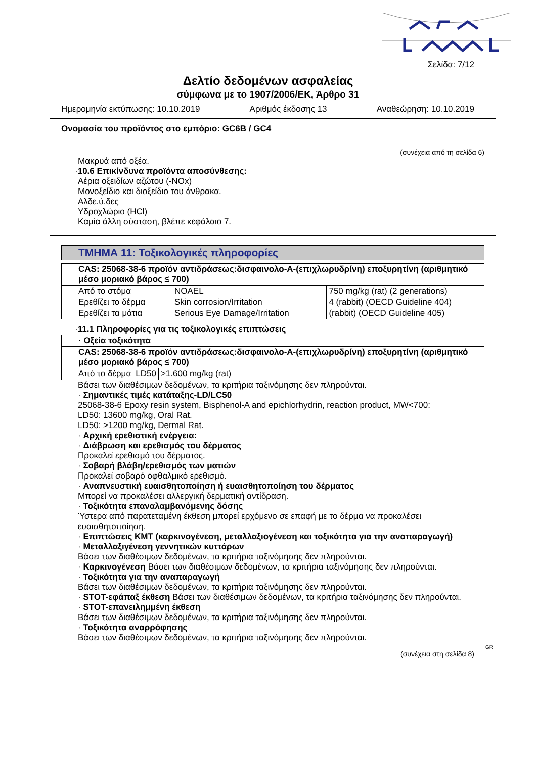Σελίδα: 7/12
Δελτίο δεδομένων ασφαλείας
σύμφωνα με το 1907/2006/ΕΚ, Άρθρο 31
Ημερομηνία εκτύπωσης: 10.10.2019 Αριθμός έκδοσης 13 Αναθεώρηση: 10.10.2019
Ονομασία του προϊόντος στο εμπόριο: GC6B / GC4
(συνέχεια από τη σελίδα 6)
Μακρυά από οξέα.
·10.6 Επικίνδυνα προϊόντα αποσύνθεσης:
Αέρια οξειδίων αζώτου (-NOx)
Μονοξείδιο και διοξείδιο του άνθρακα.
Αλδε.ύ.δες
Υδροχλώριο (HCl)
Καμία άλλη σύσταση, βλέπε κεφάλαιο 7.
ΤΜΗΜΑ 11: Τοξικολογικές πληροφορίες
| CAS: 25068-38-6 προϊόν αντιδράσεως:δισφαινολο-Α-(επιχλωρυδρίνη) εποξυρητίνη (αριθμητικό μέσο μοριακό βάρος ≤ 700) | | |
| Από το στόμα | NOAEL | 750 mg/kg (rat) (2 generations) |
| Ερεθίζει το δέρμα | Skin corrosion/Irritation | 4 (rabbit) (OECD Guideline 404) |
| Ερεθίζει τα μάτια | Serious Eye Damage/Irritation | (rabbit) (OECD Guideline 405) |
·11.1 Πληροφορίες για τις τοξικολογικές επιπτώσεις
| · Οξεία τοξικότητα | | |
| CAS: 25068-38-6 προϊόν αντιδράσεως:δισφαινολο-Α-(επιχλωρυδρίνη) εποξυρητίνη (αριθμητικό μέσο μοριακό βάρος ≤ 700) | | |
| Από το δέρμα | LD50 | >1.600 mg/kg (rat) |
Βάσει των διαθέσιμων δεδομένων, τα κριτήρια ταξινόμησης δεν πληρούνται.
· Σημαντικές τιμές κατάταξης-LD/LC50
25068-38-6 Epoxy resin system, Bisphenol-A and epichlorhydrin, reaction product, MW<700:
LD50: 13600 mg/kg, Oral Rat.
LD50: >1200 mg/kg, Dermal Rat.
· Αρχική ερεθιστική ενέργεια:
· Διάβρωση και ερεθισμός του δέρματος
Προκαλεί ερεθισμό του δέρματος.
· Σοβαρή βλάβη/ερεθισμός των ματιών
Προκαλεί σοβαρό οφθαλμικό ερεθισμό.
· Αναπνευστική ευαισθητοποίηση ή ευαισθητοποίηση του δέρματος
Μπορεί να προκαλέσει αλλεργική δερματική αντίδραση.
· Τοξικότητα επαναλαμβανόμενης δόσης
Ύστερα από παρατεταμένη έκθεση μπορεί ερχόμενο σε επαφή με το δέρμα να προκαλέσει ευαισθητοποίηση.
· Επιπτώσεις ΚΜΤ (καρκινογένεση, μεταλλαξιογένεση και τοξικότητα για την αναπαραγωγή)
· Μεταλλαξιγένεση γεννητικών κυττάρων
Βάσει των διαθέσιμων δεδομένων, τα κριτήρια ταξινόμησης δεν πληρούνται.
· Καρκινογένεση Βάσει των διαθέσιμων δεδομένων, τα κριτήρια ταξινόμησης δεν πληρούνται.
· Τοξικότητα για την αναπαραγωγή
Βάσει των διαθέσιμων δεδομένων, τα κριτήρια ταξινόμησης δεν πληρούνται.
· STOT-εφάπαξ έκθεση Βάσει των διαθέσιμων δεδομένων, τα κριτήρια ταξινόμησης δεν πληρούνται.
· STOT-επανειλημμένη έκθεση
Βάσει των διαθέσιμων δεδομένων, τα κριτήρια ταξινόμησης δεν πληρούνται.
· Τοξικότητα αναρρόφησης
Βάσει των διαθέσιμων δεδομένων, τα κριτήρια ταξινόμησης δεν πληρούνται.
GR
(συνέχεια στη σελίδα 8)